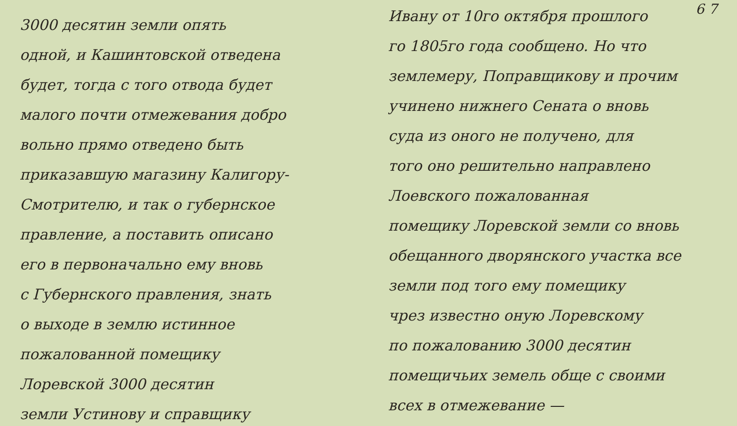3000 десятин земли опять
одной, и Кашинтовской отведена
будет, тогда с того отвода будет
малого почти отмежевания добро
вольно прямо отведено быть
приказавшую магазину Калигору-
Смотрителю, и так о губернское
правление, а поставить описано
его в первоначально ему вновь
с Губернского правления, знать
о выходе в землю истинное
пожалованной помещику
Лоревской 3000 десятин
земли Устинову и справщику
6 7
Ивану от 10го октября прошлого
го 1805го года сообщено. Но что
землемеру, Поправщикову и прочим
учинено нижнего Сената о вновь
суда из оного не получено, для
того оно решительно направлено
Лоевского пожалованная
помещику Лоревской земли со вновь
обещанного дворянского участка все
земли под того ему помещику
чрез известно оную Лоревскому
по пожалованию 3000 десятин
помещичьих земель обще с своими
всех в отмежевание —